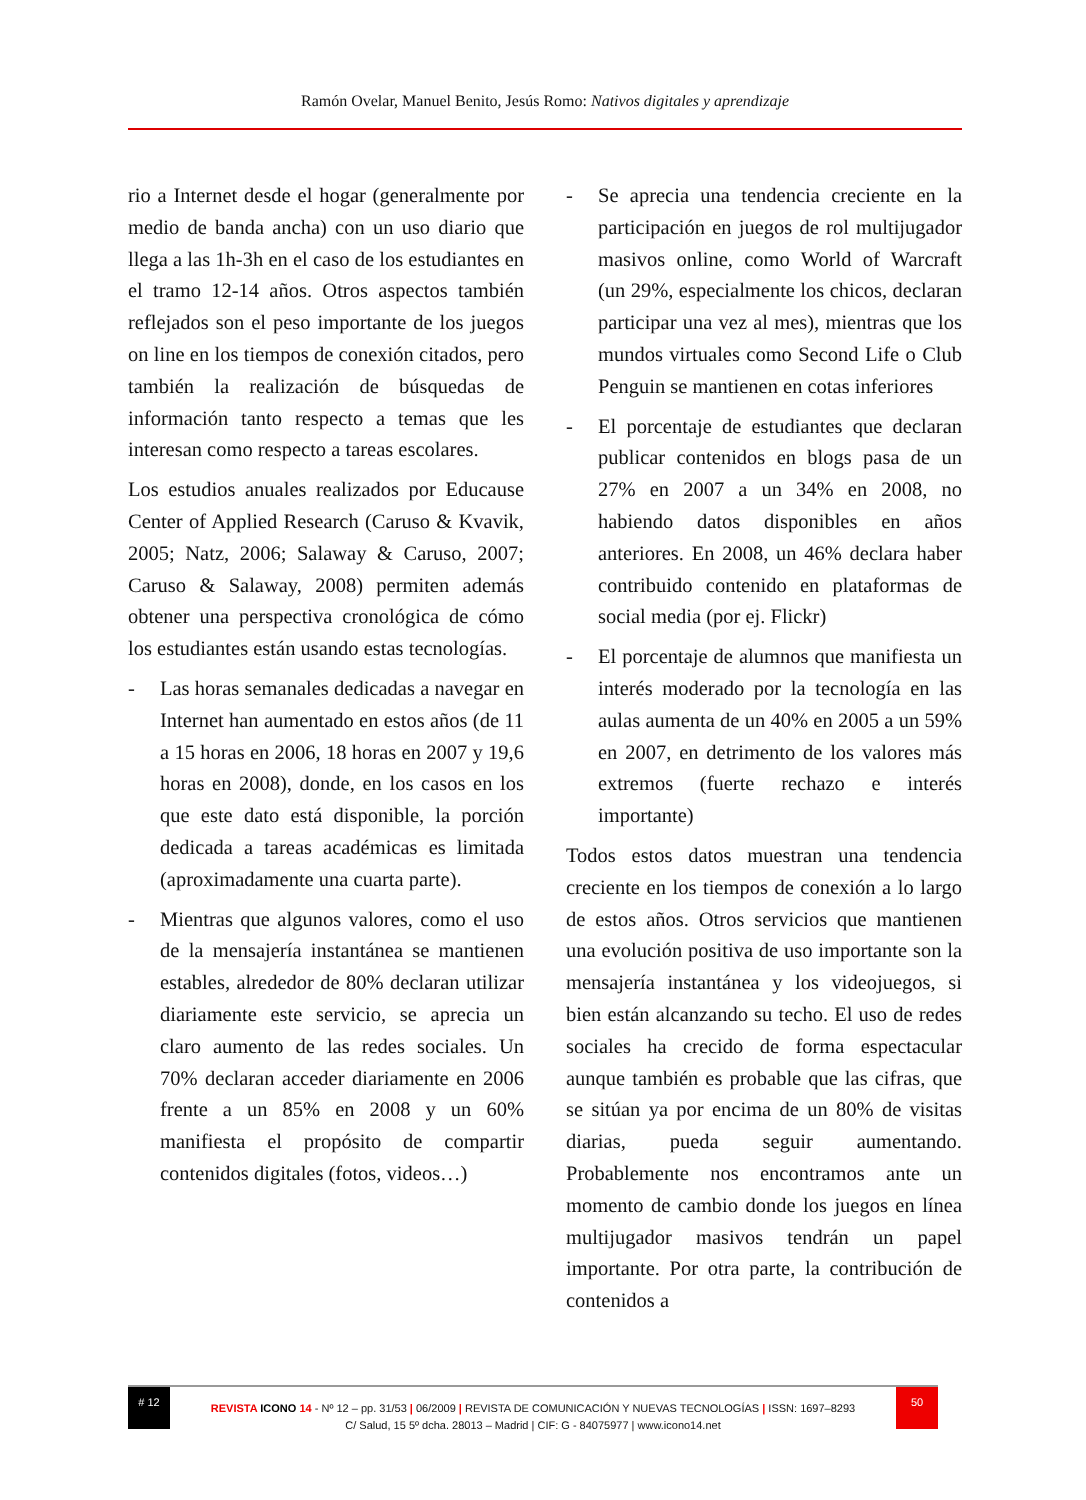Ramón Ovelar, Manuel Benito, Jesús Romo: Nativos digitales y aprendizaje
rio a Internet desde el hogar (generalmente por medio de banda ancha) con un uso diario que llega a las 1h-3h en el caso de los estudiantes en el tramo 12-14 años. Otros aspectos también reflejados son el peso importante de los juegos on line en los tiempos de conexión citados, pero también la realización de búsquedas de información tanto respecto a temas que les interesan como respecto a tareas escolares.
Los estudios anuales realizados por Educause Center of Applied Research (Caruso & Kvavik, 2005; Natz, 2006; Salaway & Caruso, 2007; Caruso & Salaway, 2008) permiten además obtener una perspectiva cronológica de cómo los estudiantes están usando estas tecnologías.
- Las horas semanales dedicadas a navegar en Internet han aumentado en estos años (de 11 a 15 horas en 2006, 18 horas en 2007 y 19,6 horas en 2008), donde, en los casos en los que este dato está disponible, la porción dedicada a tareas académicas es limitada (aproximadamente una cuarta parte).
- Mientras que algunos valores, como el uso de la mensajería instantánea se mantienen estables, alrededor de 80% declaran utilizar diariamente este servicio, se aprecia un claro aumento de las redes sociales. Un 70% declaran acceder diariamente en 2006 frente a un 85% en 2008 y un 60% manifiesta el propósito de compartir contenidos digitales (fotos, videos…)
- Se aprecia una tendencia creciente en la participación en juegos de rol multijugador masivos online, como World of Warcraft (un 29%, especialmente los chicos, declaran participar una vez al mes), mientras que los mundos virtuales como Second Life o Club Penguin se mantienen en cotas inferiores
- El porcentaje de estudiantes que declaran publicar contenidos en blogs pasa de un 27% en 2007 a un 34% en 2008, no habiendo datos disponibles en años anteriores. En 2008, un 46% declara haber contribuido contenido en plataformas de social media (por ej. Flickr)
- El porcentaje de alumnos que manifiesta un interés moderado por la tecnología en las aulas aumenta de un 40% en 2005 a un 59% en 2007, en detrimento de los valores más extremos (fuerte rechazo e interés importante)
Todos estos datos muestran una tendencia creciente en los tiempos de conexión a lo largo de estos años. Otros servicios que mantienen una evolución positiva de uso importante son la mensajería instantánea y los videojuegos, si bien están alcanzando su techo. El uso de redes sociales ha crecido de forma espectacular aunque también es probable que las cifras, que se sitúan ya por encima de un 80% de visitas diarias, pueda seguir aumentando. Probablemente nos encontramos ante un momento de cambio donde los juegos en línea multijugador masivos tendrán un papel importante. Por otra parte, la contribución de contenidos a
# 12
REVISTA ICONO 14 - Nº 12 – pp. 31/53 | 06/2009 | REVISTA DE COMUNICACIÓN Y NUEVAS TECNOLOGÍAS | ISSN: 1697–8293
50
C/ Salud, 15 5º dcha. 28013 – Madrid | CIF: G - 84075977 | www.icono14.net